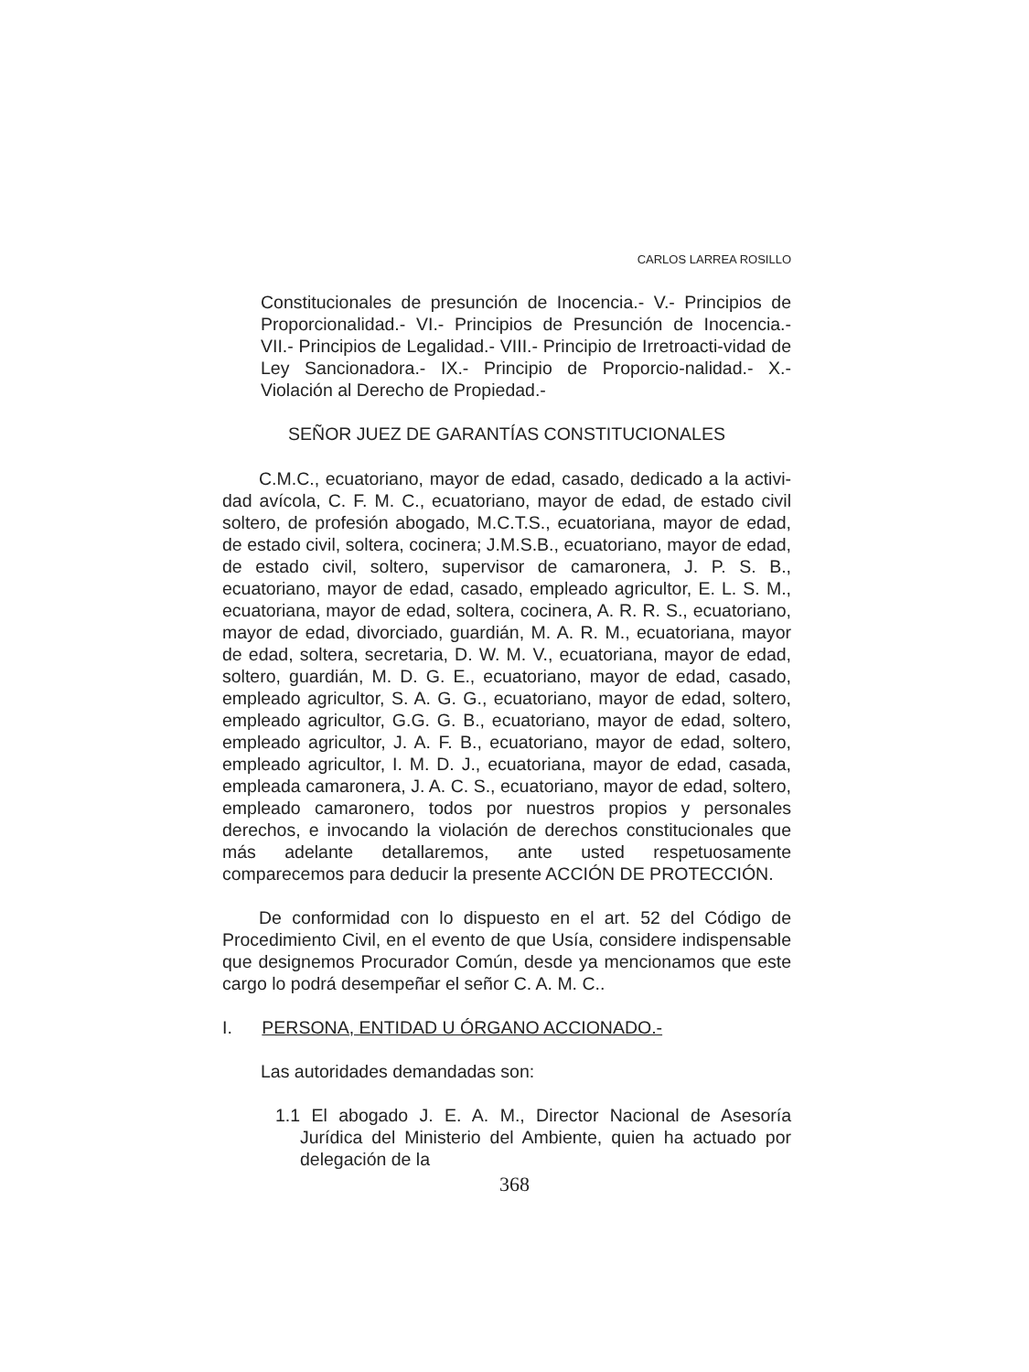CARLOS LARREA ROSILLO
Constitucionales de presunción de Inocencia.- V.- Principios de Proporcionalidad.- VI.- Principios de Presunción de Inocencia.- VII.- Principios de Legalidad.- VIII.- Principio de Irretroacti-vidad de Ley Sancionadora.- IX.- Principio de Proporcio-nalidad.- X.- Violación al Derecho de Propiedad.-
SEÑOR JUEZ DE GARANTÍAS CONSTITUCIONALES
C.M.C., ecuatoriano, mayor de edad, casado, dedicado a la activi-dad avícola, C. F. M. C., ecuatoriano, mayor de edad, de estado civil soltero, de profesión abogado, M.C.T.S., ecuatoriana, mayor de edad, de estado civil, soltera, cocinera; J.M.S.B., ecuatoriano, mayor de edad, de estado civil, soltero, supervisor de camaronera, J. P. S. B., ecuatoriano, mayor de edad, casado, empleado agricultor, E. L. S. M., ecuatoriana, mayor de edad, soltera, cocinera, A. R. R. S., ecuatoriano, mayor de edad, divorciado, guardián, M. A. R. M., ecuatoriana, mayor de edad, soltera, secretaria, D. W. M. V., ecuatoriana, mayor de edad, soltero, guardián, M. D. G. E., ecuatoriano, mayor de edad, casado, empleado agricultor, S. A. G. G., ecuatoriano, mayor de edad, soltero, empleado agricultor, G.G. G. B., ecuatoriano, mayor de edad, soltero, empleado agricultor, J. A. F. B., ecuatoriano, mayor de edad, soltero, empleado agricultor, I. M. D. J., ecuatoriana, mayor de edad, casada, empleada camaronera, J. A. C. S., ecuatoriano, mayor de edad, soltero, empleado camaronero, todos por nuestros propios y personales derechos, e invocando la violación de derechos constitucionales que más adelante detallaremos, ante usted respetuosamente comparecemos para deducir la presente ACCIÓN DE PROTECCIÓN.
De conformidad con lo dispuesto en el art. 52 del Código de Procedimiento Civil, en el evento de que Usía, considere indispensable que designemos Procurador Común, desde ya mencionamos que este cargo lo podrá desempeñar el señor C. A. M. C..
I. PERSONA, ENTIDAD U ÓRGANO ACCIONADO.-
Las autoridades demandadas son:
1.1 El abogado J. E. A. M., Director Nacional de Asesoría Jurídica del Ministerio del Ambiente, quien ha actuado por delegación de la
368